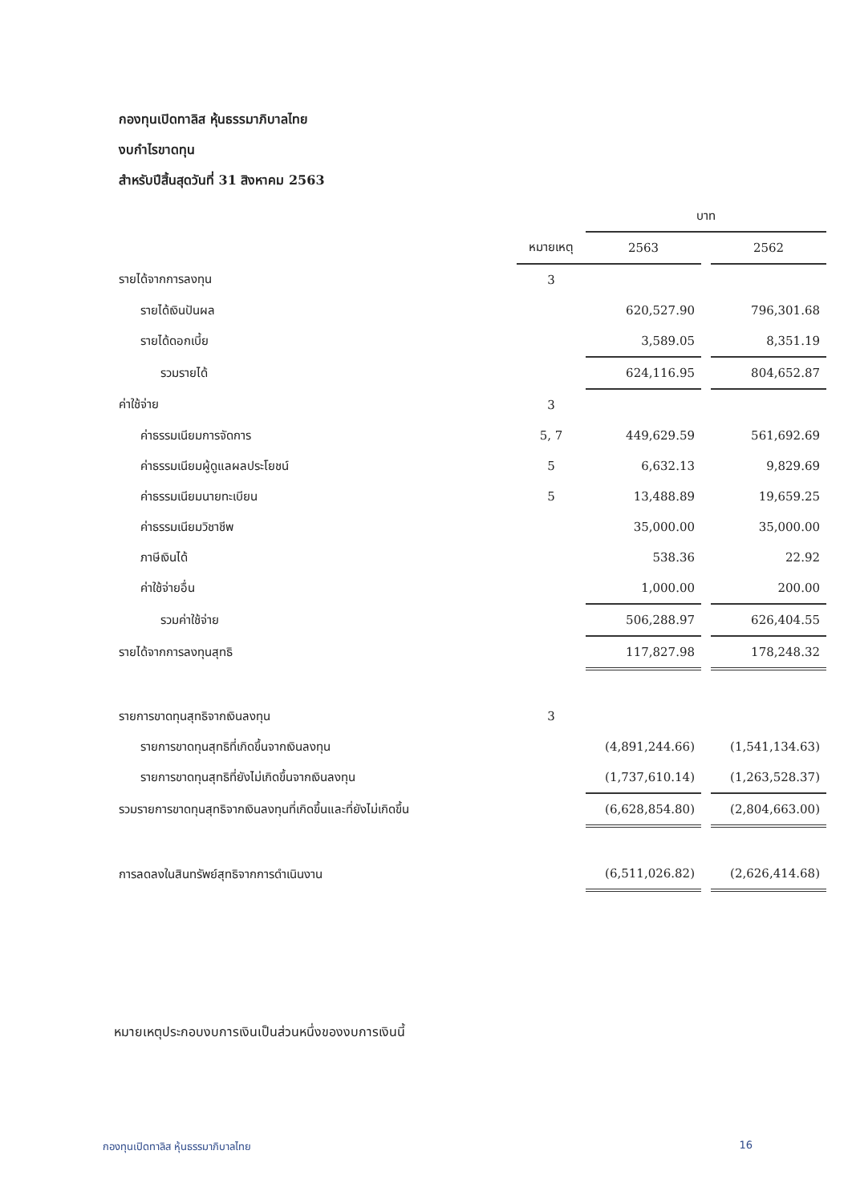กองทุนเปิดทาลิส หุ้นธรรมาภิบาลไทย
งบกำไรขาดทุน
สำหรับปีสิ้นสุดวันที่ 31 สิงหาคม 2563
| | | บาท | | |
| --- | --- | --- | --- | --- |
| | หมายเหตุ | 2563 | | 2562 |
| รายได้จากการลงทุน | 3 | | | |
| รายได้เงินปันผล | | 620,527.90 | | 796,301.68 |
| รายได้ดอกเบี้ย | | 3,589.05 | | 8,351.19 |
| รวมรายได้ | | 624,116.95 | | 804,652.87 |
| ค่าใช้จ่าย | 3 | | | |
| ค่าธรรมเนียมการจัดการ | 5, 7 | 449,629.59 | | 561,692.69 |
| ค่าธรรมเนียมผู้ดูแลผลประโยชน์ | 5 | 6,632.13 | | 9,829.69 |
| ค่าธรรมเนียมนายทะเบียน | 5 | 13,488.89 | | 19,659.25 |
| ค่าธรรมเนียมวิชาชีพ | | 35,000.00 | | 35,000.00 |
| ภาษีเงินได้ | | 538.36 | | 22.92 |
| ค่าใช้จ่ายอื่น | | 1,000.00 | | 200.00 |
| รวมค่าใช้จ่าย | | 506,288.97 | | 626,404.55 |
| รายได้จากการลงทุนสุทธิ | | 117,827.98 | | 178,248.32 |
| รายการขาดทุนสุทธิจากเงินลงทุน | 3 | | | |
| รายการขาดทุนสุทธิที่เกิดขึ้นจากเงินลงทุน | | (4,891,244.66) | | (1,541,134.63) |
| รายการขาดทุนสุทธิที่ยังไม่เกิดขึ้นจากเงินลงทุน | | (1,737,610.14) | | (1,263,528.37) |
| รวมรายการขาดทุนสุทธิจากเงินลงทุนที่เกิดขึ้นและที่ยังไม่เกิดขึ้น | | (6,628,854.80) | | (2,804,663.00) |
| การลดลงในสินทรัพย์สุทธิจากการดำเนินงาน | | (6,511,026.82) | | (2,626,414.68) |
หมายเหตุประกอบงบการเงินเป็นส่วนหนึ่งของงบการเงินนี้
กองทุนเปิดทาลิส หุ้นธรรมาภิบาลไทย 16